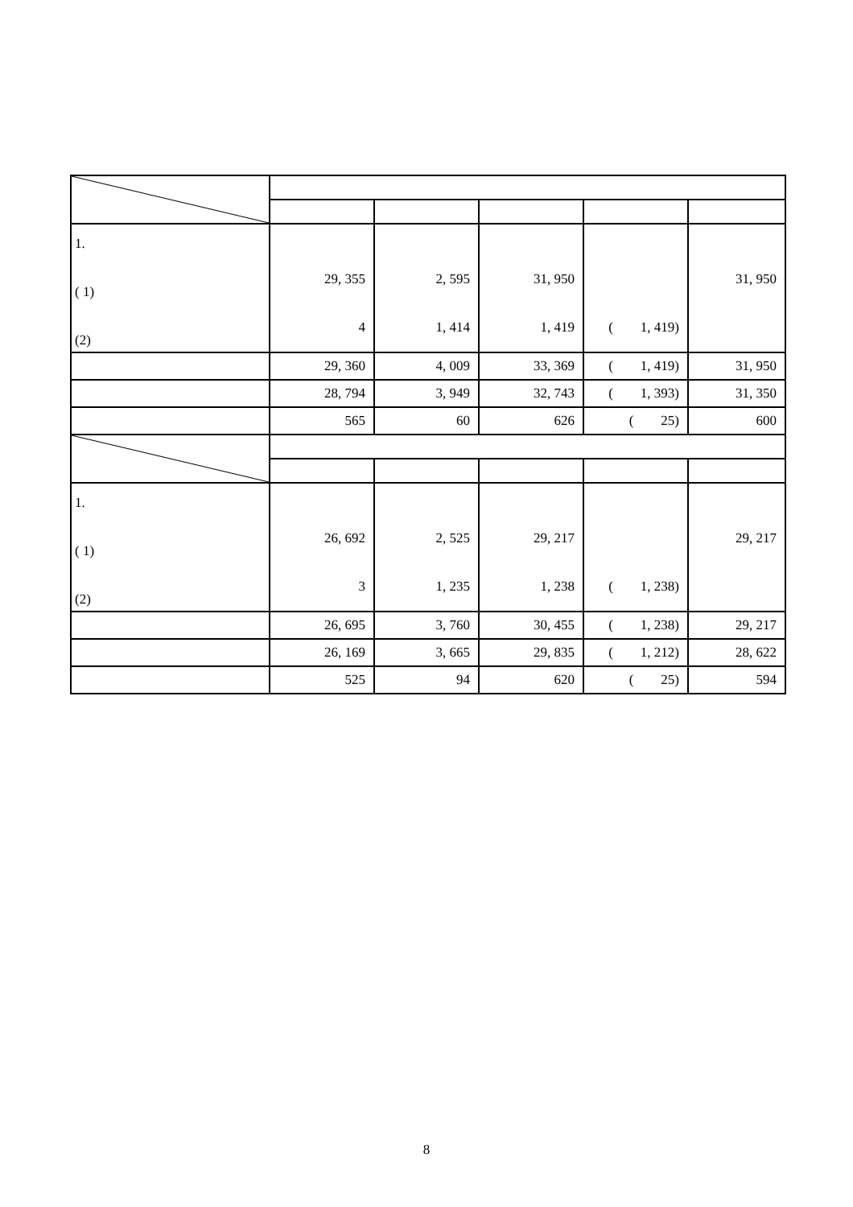| 1. ( 1) (2) | 29, 355 4 | 2, 595 1, 414 | 31, 950 1, 419 | ( 1, 419) | 31, 950 |
| | 29, 360 | 4, 009 | 33, 369 | ( 1, 419) | 31, 950 |
| | 28, 794 | 3, 949 | 32, 743 | ( 1, 393) | 31, 350 |
| | 565 | 60 | 626 | ( 25) | 600 |
| 1. ( 1) (2) | 26, 692 3 | 2, 525 1, 235 | 29, 217 1, 238 | ( 1, 238) | 29, 217 |
| | 26, 695 | 3, 760 | 30, 455 | ( 1, 238) | 29, 217 |
| | 26, 169 | 3, 665 | 29, 835 | ( 1, 212) | 28, 622 |
| | 525 | 94 | 620 | ( 25) | 594 |
8